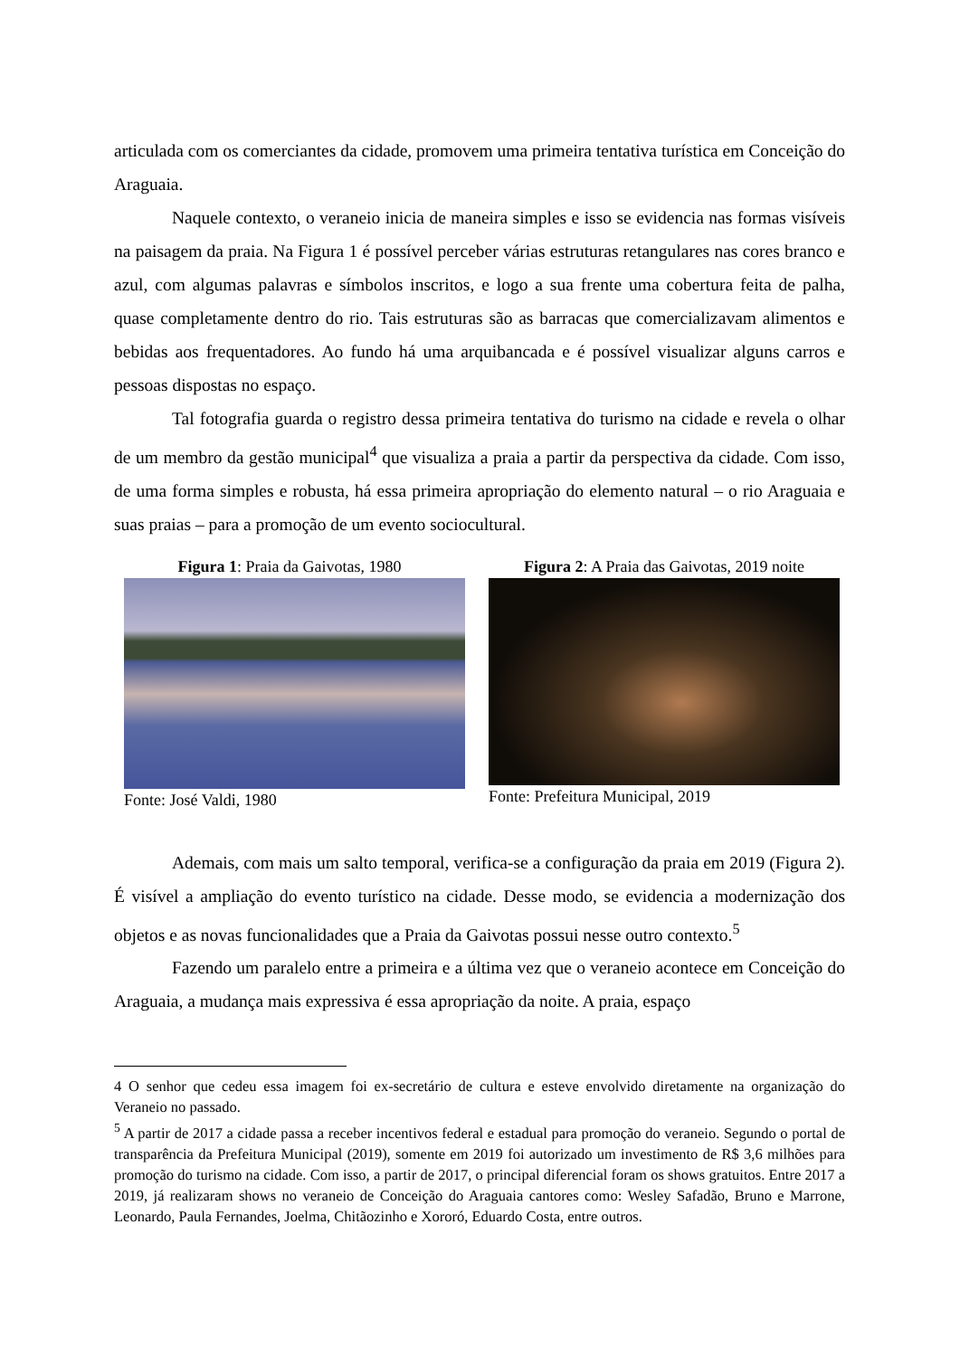articulada com os comerciantes da cidade, promovem uma primeira tentativa turística em Conceição do Araguaia.
Naquele contexto, o veraneio inicia de maneira simples e isso se evidencia nas formas visíveis na paisagem da praia. Na Figura 1 é possível perceber várias estruturas retangulares nas cores branco e azul, com algumas palavras e símbolos inscritos, e logo a sua frente uma cobertura feita de palha, quase completamente dentro do rio. Tais estruturas são as barracas que comercializavam alimentos e bebidas aos frequentadores. Ao fundo há uma arquibancada e é possível visualizar alguns carros e pessoas dispostas no espaço.
Tal fotografia guarda o registro dessa primeira tentativa do turismo na cidade e revela o olhar de um membro da gestão municipal<sup>4</sup> que visualiza a praia a partir da perspectiva da cidade. Com isso, de uma forma simples e robusta, há essa primeira apropriação do elemento natural – o rio Araguaia e suas praias – para a promoção de um evento sociocultural.
Figura 1: Praia da Gaivotas, 1980
Fonte: José Valdi, 1980
Figura 2: A Praia das Gaivotas, 2019 noite
Fonte: Prefeitura Municipal, 2019
Ademais, com mais um salto temporal, verifica-se a configuração da praia em 2019 (Figura 2). É visível a ampliação do evento turístico na cidade. Desse modo, se evidencia a modernização dos objetos e as novas funcionalidades que a Praia da Gaivotas possui nesse outro contexto.<sup>5</sup>
Fazendo um paralelo entre a primeira e a última vez que o veraneio acontece em Conceição do Araguaia, a mudança mais expressiva é essa apropriação da noite. A praia, espaço
4 O senhor que cedeu essa imagem foi ex-secretário de cultura e esteve envolvido diretamente na organização do Veraneio no passado.
<sup>5</sup> A partir de 2017 a cidade passa a receber incentivos federal e estadual para promoção do veraneio. Segundo o portal de transparência da Prefeitura Municipal (2019), somente em 2019 foi autorizado um investimento de R$ 3,6 milhões para promoção do turismo na cidade. Com isso, a partir de 2017, o principal diferencial foram os shows gratuitos. Entre 2017 a 2019, já realizaram shows no veraneio de Conceição do Araguaia cantores como: Wesley Safadão, Bruno e Marrone, Leonardo, Paula Fernandes, Joelma, Chitãozinho e Xororó, Eduardo Costa, entre outros.